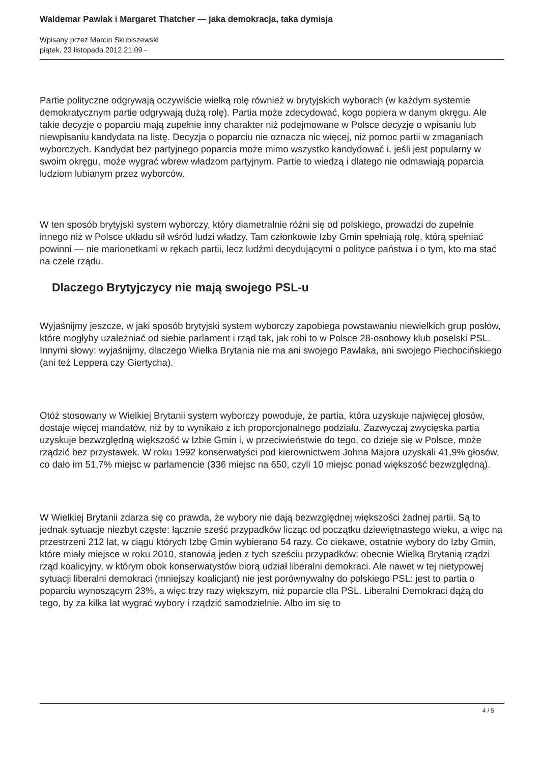Waldemar Pawlak i Margaret Thatcher — jaka demokracja, taka dymisja
Wpisany przez Marcin Skubiszewski
piątek, 23 listopada 2012 21:09 -
Partie polityczne odgrywają oczywiście wielką rolę również w brytyjskich wyborach (w każdym systemie demokratycznym partie odgrywają dużą rolę). Partia może zdecydować, kogo popiera w danym okręgu. Ale takie decyzje o poparciu mają zupełnie inny charakter niż podejmowane w Polsce decyzje o wpisaniu lub niewpisaniu kandydata na listę. Decyzja o poparciu nie oznacza nic więcej, niż pomoc partii w zmaganiach wyborczych. Kandydat bez partyjnego poparcia może mimo wszystko kandydować i, jeśli jest popularny w swoim okręgu, może wygrać wbrew władzom partyjnym. Partie to wiedzą i dlatego nie odmawiają poparcia ludziom lubianym przez wyborców.
W ten sposób brytyjski system wyborczy, który diametralnie różni się od polskiego, prowadzi do zupełnie innego niż w Polsce układu sił wśród ludzi władzy. Tam członkowie Izby Gmin spełniają rolę, którą spełniać powinni — nie marionetkami w rękach partii, lecz ludźmi decydującymi o polityce państwa i o tym, kto ma stać na czele rządu.
Dlaczego Brytyjczycy nie mają swojego PSL-u
Wyjaśnijmy jeszcze, w jaki sposób brytyjski system wyborczy zapobiega powstawaniu niewielkich grup posłów, które mogłyby uzależniać od siebie parlament i rząd tak, jak robi to w Polsce 28-osobowy klub poselski PSL. Innymi słowy: wyjaśnijmy, dlaczego Wielka Brytania nie ma ani swojego Pawlaka, ani swojego Piechocińskiego (ani też Leppera czy Giertycha).
Otóż stosowany w Wielkiej Brytanii system wyborczy powoduje, że partia, która uzyskuje najwięcej głosów, dostaje więcej mandatów, niż by to wynikało z ich proporcjonalnego podziału. Zazwyczaj zwycięska partia uzyskuje bezwzględną większość w Izbie Gmin i, w przeciwieństwie do tego, co dzieje się w Polsce, może rządzić bez przystawek. W roku 1992 konserwatyści pod kierownictwem Johna Majora uzyskali 41,9% głosów, co dało im 51,7% miejsc w parlamencie (336 miejsc na 650, czyli 10 miejsc ponad większość bezwzględną).
W Wielkiej Brytanii zdarza się co prawda, że wybory nie dają bezwzględnej większości żadnej partii. Są to jednak sytuacje niezbyt częste: łącznie sześć przypadków licząc od początku dziewiętnastego wieku, a więc na przestrzeni 212 lat, w ciągu których Izbę Gmin wybierano 54 razy. Co ciekawe, ostatnie wybory do Izby Gmin, które miały miejsce w roku 2010, stanowią jeden z tych sześciu przypadków: obecnie Wielką Brytanią rządzi rząd koalicyjny, w którym obok konserwatystów biorą udział liberalni demokraci. Ale nawet w tej nietypowej sytuacji liberalni demokraci (mniejszy koalicjant) nie jest porównywalny do polskiego PSL: jest to partia o poparciu wynoszącym 23%, a więc trzy razy większym, niż poparcie dla PSL. Liberalni Demokraci dążą do tego, by za kilka lat wygrać wybory i rządzić samodzielnie. Albo im się to
4 / 5